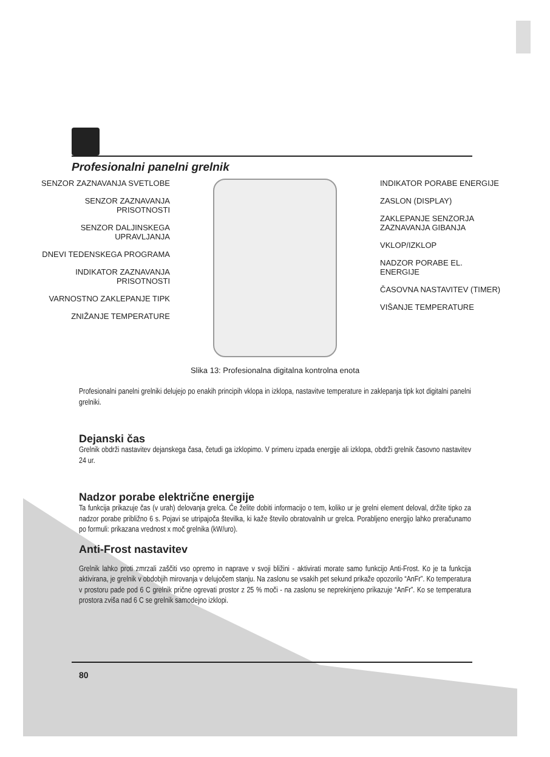Profesionalni panelni grelnik
SENZOR ZAZNAVANJA SVETLOBE
SENZOR ZAZNAVANJA PRISOTNOSTI
SENZOR DALJINSKEGA UPRAVLJANJA
DNEVI TEDENSKEGA PROGRAMA
INDIKATOR ZAZNAVANJA PRISOTNOSTI
VARNOSTNO ZAKLEPANJE TIPK
ZNIŽANJE TEMPERATURE
INDIKATOR PORABE ENERGIJE
ZASLON (DISPLAY)
ZAKLEPANJE SENZORJA ZAZNAVANJA GIBANJA
VKLOP/IZKLOP
NADZOR PORABE EL. ENERGIJE
ČASOVNA NASTAVITEV (TIMER)
VIŠANJE TEMPERATURE
Slika 13: Profesionalna digitalna kontrolna enota
Profesionalni panelni grelniki delujejo po enakih principih vklopa in izklopa, nastavitve temperature in zaklepanja tipk kot digitalni panelni grelniki.
Dejanski čas
Grelnik obdrži nastavitev dejanskega časa, četudi ga izklopimo. V primeru izpada energije ali izklopa, obdrži grelnik časovno nastavitev 24 ur.
Nadzor porabe električne energije
Ta funkcija prikazuje čas (v urah) delovanja grelca. Če želite dobiti informacijo o tem, koliko ur je grelni element deloval, držite tipko za nadzor porabe približno 6 s. Pojavi se utripajoča številka, ki kaže število obratovalnih ur grelca. Porabljeno energijo lahko preračunamo po formuli: prikazana vrednost x moč grelnika (kW/uro).
Anti-Frost nastavitev
Grelnik lahko proti zmrzali zaščiti vso opremo in naprave v svoji bližini - aktivirati morate samo funkcijo Anti-Frost. Ko je ta funkcija aktivirana, je grelnik v obdobjih mirovanja v delujočem stanju. Na zaslonu se vsakih pet sekund prikaže opozorilo “AnFr”. Ko temperatura v prostoru pade pod 6 C grelnik prične ogrevati prostor z 25 % moči - na zaslonu se neprekinjeno prikazuje “AnFr”. Ko se temperatura prostora zviša nad 6 C se grelnik samodejno izklopi.
80